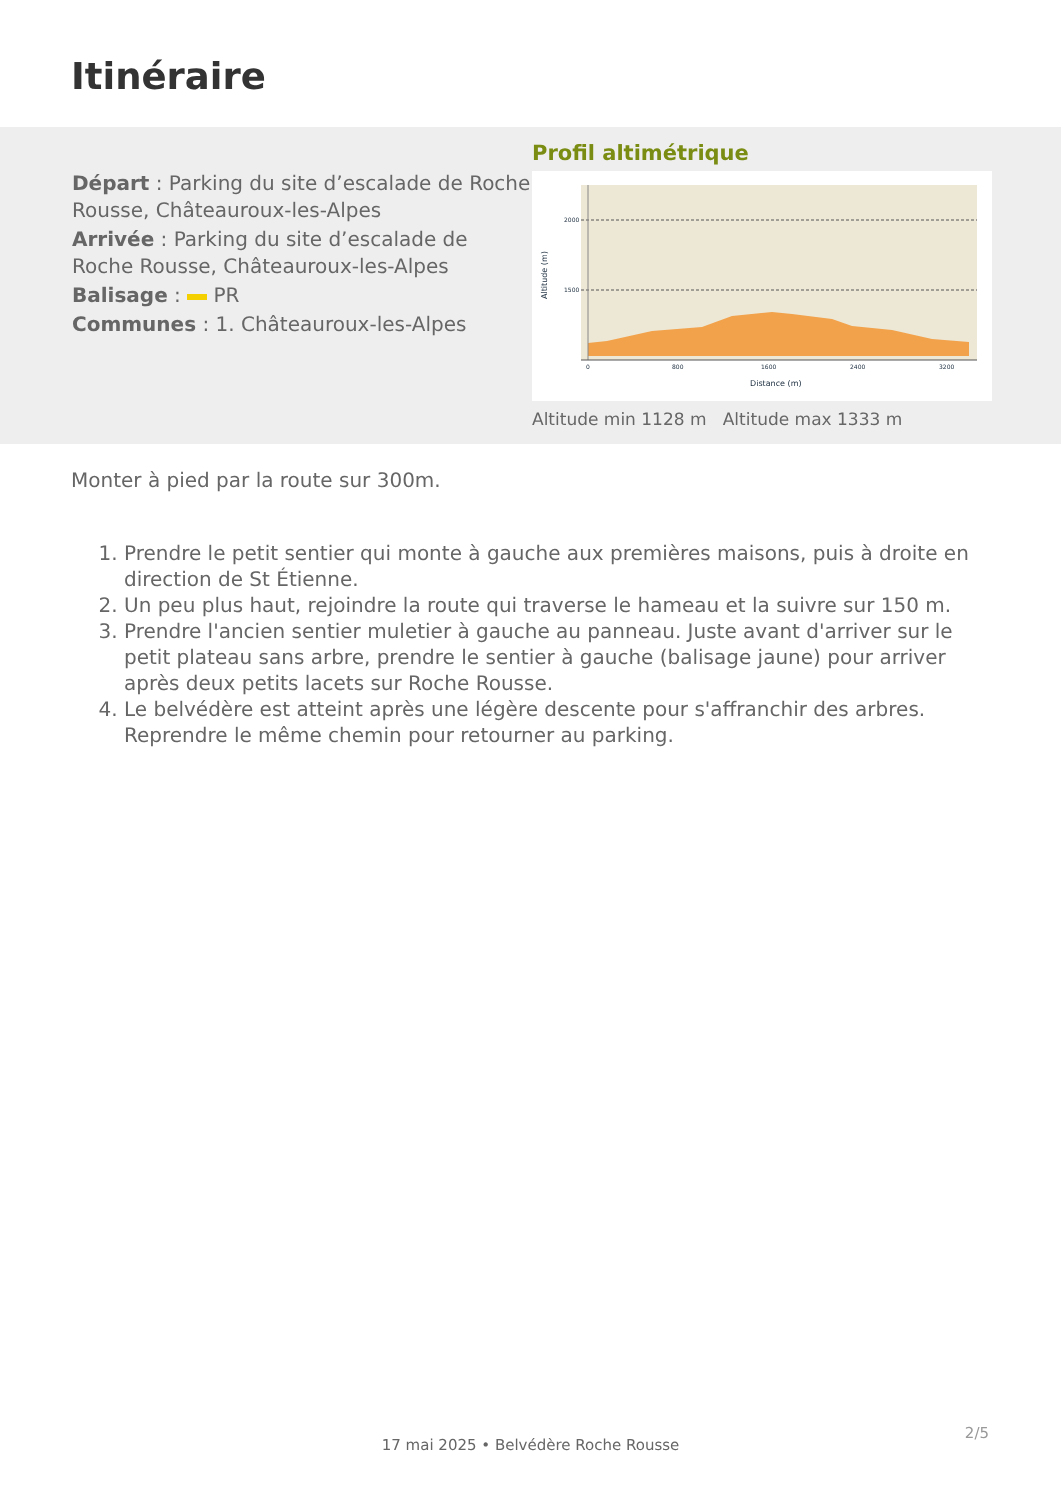Itinéraire
Départ : Parking du site d’escalade de Roche Rousse, Châteauroux-les-Alpes
Arrivée : Parking du site d’escalade de Roche Rousse, Châteauroux-les-Alpes
Balisage : PR
Communes : 1. Châteauroux-les-Alpes
Profil altimétrique
2000
1500
0
800
1600
2400
3200
Distance (m)
Altitude (m)
Altitude min 1128 m Altitude max 1333 m
Monter à pied par la route sur 300m.
1. Prendre le petit sentier qui monte à gauche aux premières maisons, puis à droite en direction de St Étienne.
2. Un peu plus haut, rejoindre la route qui traverse le hameau et la suivre sur 150 m.
3. Prendre l'ancien sentier muletier à gauche au panneau. Juste avant d'arriver sur le petit plateau sans arbre, prendre le sentier à gauche (balisage jaune) pour arriver après deux petits lacets sur Roche Rousse.
4. Le belvédère est atteint après une légère descente pour s'affranchir des arbres. Reprendre le même chemin pour retourner au parking.
2/5
17 mai 2025 • Belvédère Roche Rousse